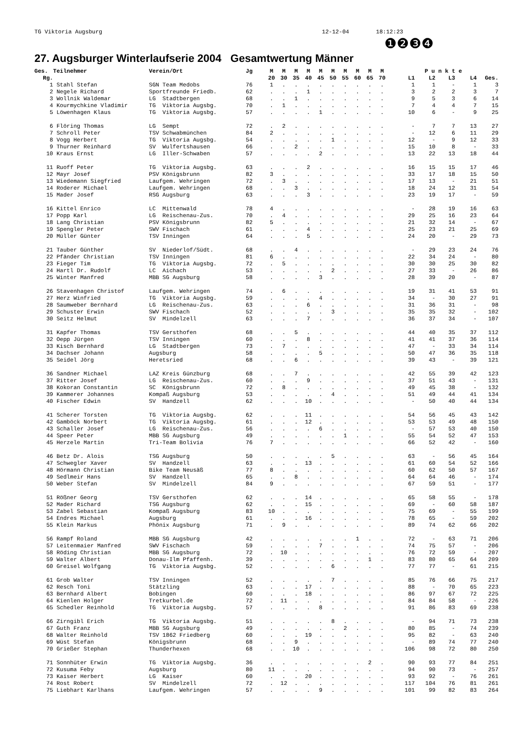TG Viktoria Augsburg 12-12-04 18:12:23
❶❷❸❹
27. Augsburger Winterlaufserie 2004 Gesamtwertung Männer
| Ges. | Teilnehmer | Verein/Ort | Jg | M | M | M | M | M | M | M | M | M | M | P u n k t e | | | | |
| --- | --- | --- | --- | --- | --- | --- | --- | --- | --- | --- | --- | --- | --- | --- | --- | --- | --- | --- |
| Rg. | | | | 20 | 30 | 35 | 40 | 45 | 50 | 55 | 60 | 65 | 70 | L1 | L2 | L3 | L4 | Ges. |
| 1 | Stahl Stefan | SGN Team Medobs | 76 | 1 | . | . | . | . | . | . | . | . | . | 1 | 1 | - | 1 | 3 |
| 2 | Negele Richard | Sportfreunde Friedb. | 62 | . | . | . | 1 | . | . | . | . | . | . | 3 | 2 | 2 | 3 | 7 |
| 3 | Wollnik Waldemar | LG Stadtbergen | 68 | . | . | 1 | . | . | . | . | . | . | . | 9 | 5 | 3 | 6 | 14 |
| 4 | Kourmychkine Vladimir | TG Viktoria Augsbg. | 70 | . | 1 | . | . | . | . | . | . | . | . | 7 | 4 | 4 | 7 | 15 |
| 5 | Löwenhagen Klaus | TG Viktoria Augsbg. | 57 | . | . | . | . | 1 | . | . | . | . | . | 10 | 6 | - | 9 | 25 |
| 6 | Flöring Thomas | LG Sempt | 72 | . | 2 | . | . | . | . | . | . | . | . | - | 7 | 7 | 13 | 27 |
| 7 | Schroll Peter | TSV Schwabmünchen | 84 | 2 | . | . | . | . | . | . | . | . | . | - | 12 | 6 | 11 | 29 |
| 8 | Vogg Herbert | TG Viktoria Augsbg. | 54 | . | . | . | . | . | 1 | . | . | . | . | 12 | - | 9 | 12 | 33 |
| 9 | Thurner Reinhard | SV Wulfertshausen | 66 | . | . | 2 | . | . | . | . | . | . | . | 15 | 10 | 8 | - | 33 |
| 10 | Kraus Ernst | LG Iller-Schwaben | 57 | . | . | . | . | 2 | . | . | . | . | . | 13 | 22 | 13 | 18 | 44 |
| 11 | Ruoff Peter | TG Viktoria Augsbg. | 63 | . | . | . | 2 | . | . | . | . | . | . | 16 | 15 | 15 | 17 | 46 |
| 12 | Mayr Josef | PSV Königsbrunn | 82 | 3 | . | . | . | . | . | . | . | . | . | 33 | 17 | 18 | 15 | 50 |
| 13 | Wiedemann Siegfried | Laufgem. Wehringen | 72 | . | 3 | . | . | . | . | . | . | . | . | 17 | 13 | - | 21 | 51 |
| 14 | Roderer Michael | Laufgem. Wehringen | 68 | . | . | 3 | . | . | . | . | . | . | . | 18 | 24 | 12 | 31 | 54 |
| 15 | Mader Josef | RSG Augsburg | 63 | . | . | . | 3 | . | . | . | . | . | . | 23 | 19 | 17 | - | 59 |
| 16 | Kittel Enrico | LC Mittenwald | 78 | 4 | . | . | . | . | . | . | . | . | . | - | 28 | 19 | 16 | 63 |
| 17 | Popp Karl | LG Reischenau-Zus. | 70 | . | 4 | . | . | . | . | . | . | . | . | 29 | 25 | 16 | 23 | 64 |
| 18 | Lang Christian | PSV Königsbrunn | 82 | 5 | . | . | . | . | . | . | . | . | . | 21 | 32 | 14 | - | 67 |
| 19 | Spengler Peter | SWV Fischach | 61 | . | . | . | 4 | . | . | . | . | . | . | 25 | 23 | 21 | 25 | 69 |
| 20 | Müller Günter | TSV Inningen | 64 | . | . | . | 5 | . | . | . | . | . | . | 24 | 20 | - | 29 | 73 |
| 21 | Tauber Günther | SV Niederlof/Südt. | 68 | . | . | 4 | . | . | . | . | . | . | . | - | 29 | 23 | 24 | 76 |
| 22 | Pfänder Christian | TSV Inningen | 81 | 6 | . | . | . | . | . | . | . | . | . | 22 | 34 | 24 | - | 80 |
| 23 | Fieger Tim | TG Viktoria Augsbg. | 72 | . | 5 | . | . | . | . | . | . | . | . | 30 | 30 | 25 | 30 | 82 |
| 24 | Hartl Dr. Rudolf | LC Aichach | 53 | . | . | . | . | . | 2 | . | . | . | . | 27 | 33 | - | 26 | 86 |
| 25 | Winter Manfred | MBB SG Augsburg | 58 | . | . | . | . | 3 | . | . | . | . | . | 28 | 39 | 20 | - | 87 |
| 26 | Stavenhagen Christof | Laufgem. Wehringen | 74 | . | 6 | . | . | . | . | . | . | . | . | 19 | 31 | 41 | 53 | 91 |
| 27 | Herz Winfried | TG Viktoria Augsbg. | 59 | . | . | . | . | 4 | . | . | . | . | . | 34 | - | 30 | 27 | 91 |
| 28 | Saumweber Bernhard | LG Reischenau-Zus. | 63 | . | . | . | 6 | . | . | . | . | . | . | 31 | 36 | 31 | - | 98 |
| 29 | Schuster Erwin | SWV Fischach | 52 | . | . | . | . | . | 3 | . | . | . | . | 35 | 35 | 32 | - | 102 |
| 30 | Seitz Helmut | SV Mindelzell | 63 | . | . | . | 7 | . | . | . | . | . | . | 36 | 37 | 34 | - | 107 |
| 31 | Kapfer Thomas | TSV Gersthofen | 68 | . | . | 5 | . | . | . | . | . | . | . | 44 | 40 | 35 | 37 | 112 |
| 32 | Oepp Jürgen | TSV Inningen | 60 | . | . | . | 8 | . | . | . | . | . | . | 41 | 41 | 37 | 36 | 114 |
| 33 | Kisch Bernhard | LG Stadtbergen | 73 | . | 7 | . | . | . | . | . | . | . | . | 47 | - | 33 | 34 | 114 |
| 34 | Dachser Johann | Augsburg | 58 | . | . | . | . | 5 | . | . | . | . | . | 50 | 47 | 36 | 35 | 118 |
| 35 | Seidel Jörg | Heretsried | 68 | . | . | 6 | . | . | . | . | . | . | . | 39 | 43 | - | 39 | 121 |
| 36 | Sandner Michael | LAZ Kreis Günzburg | 68 | . | . | 7 | . | . | . | . | . | . | . | 42 | 55 | 39 | 42 | 123 |
| 37 | Ritter Josef | LG Reischenau-Zus. | 60 | . | . | . | 9 | . | . | . | . | . | . | 37 | 51 | 43 | - | 131 |
| 38 | Kokoran Constantin | SC Königsbrunn | 72 | . | 8 | . | . | . | . | . | . | . | . | 49 | 45 | 38 | - | 132 |
| 39 | Kammerer Johannes | Kompaß Augsburg | 53 | . | . | . | . | . | 4 | . | . | . | . | 51 | 49 | 44 | 41 | 134 |
| 40 | Fischer Edwin | SV Handzell | 62 | . | . | . | 10 | . | . | . | . | . | . | - | 50 | 40 | 44 | 134 |
| 41 | Scherer Torsten | TG Viktoria Augsbg. | 62 | . | . | . | 11 | . | . | . | . | . | . | 54 | 56 | 45 | 43 | 142 |
| 42 | Gamböck Norbert | TG Viktoria Augsbg. | 61 | . | . | . | 12 | . | . | . | . | . | . | 53 | 53 | 49 | 48 | 150 |
| 43 | Schaller Josef | LG Reischenau-Zus. | 56 | . | . | . | . | 6 | . | . | . | . | . | - | 57 | 53 | 40 | 150 |
| 44 | Speer Peter | MBB SG Augsburg | 49 | . | . | . | . | . | . | 1 | . | . | . | 55 | 54 | 52 | 47 | 153 |
| 45 | Herzele Martin | Tri-Team Bolivia | 76 | 7 | . | . | . | . | . | . | . | . | . | 66 | 52 | 42 | - | 160 |
| 46 | Betz Dr. Alois | TSG Augsburg | 50 | . | . | . | . | . | 5 | . | . | . | . | 63 | - | 56 | 45 | 164 |
| 47 | Schwegler Xaver | SV Handzell | 63 | . | . | . | 13 | . | . | . | . | . | . | 61 | 60 | 54 | 52 | 166 |
| 48 | Hörmann Christian | Bike Team Neusäß | 77 | 8 | . | . | . | . | . | . | . | . | . | 60 | 62 | 50 | 57 | 167 |
| 49 | Sedlmeir Hans | SV Handzell | 65 | . | . | 8 | . | . | . | . | . | . | . | 64 | 64 | 46 | - | 174 |
| 50 | Weber Stefan | SV Mindelzell | 84 | 9 | . | . | . | . | . | . | . | . | . | 67 | 59 | 51 | - | 177 |
| 51 | Rößner Georg | TSV Gersthofen | 62 | . | . | . | 14 | . | . | . | . | . | . | 65 | 58 | 55 | - | 178 |
| 52 | Mader Richard | TSG Augsburg | 62 | . | . | . | 15 | . | . | . | . | . | . | 69 | - | 60 | 58 | 187 |
| 53 | Zabel Sebastian | Kompaß Augsburg | 83 | 10 | . | . | . | . | . | . | . | . | . | 75 | 69 | - | 55 | 199 |
| 54 | Endres Michael | Augsburg | 61 | . | . | . | 16 | . | . | . | . | . | . | 78 | 65 | - | 59 | 202 |
| 55 | Klein Markus | Phönix Augsburg | 71 | . | 9 | . | . | . | . | . | . | . | . | 89 | 74 | 62 | 66 | 202 |
| 56 | Rampf Roland | MBB SG Augsburg | 42 | . | . | . | . | . | . | . | 1 | . | . | 72 | - | 63 | 71 | 206 |
| 57 | Leitenmaier Manfred | SWV Fischach | 59 | . | . | . | . | 7 | . | . | . | . | . | 74 | 75 | 57 | - | 206 |
| 58 | Röding Christian | MBB SG Augsburg | 72 | . | 10 | . | . | . | . | . | . | . | . | 76 | 72 | 59 | - | 207 |
| 59 | Walter Albert | Donau-Ilm Pfaffenh. | 39 | . | . | . | . | . | . | . | . | 1 | . | 83 | 80 | 65 | 64 | 209 |
| 60 | Greisel Wolfgang | TG Viktoria Augsbg. | 52 | . | . | . | . | . | 6 | . | . | . | . | 77 | 77 | - | 61 | 215 |
| 61 | Grob Walter | TSV Inningen | 52 | . | . | . | . | . | 7 | . | . | . | . | 85 | 76 | 66 | 75 | 217 |
| 62 | Resch Toni | Stätzling | 63 | . | . | . | 17 | . | . | . | . | . | . | 88 | - | 70 | 65 | 223 |
| 63 | Bernhard Albert | Bobingen | 60 | . | . | . | 18 | . | . | . | . | . | . | 86 | 97 | 67 | 72 | 225 |
| 64 | Kienlen Holger | Tretkurbel.de | 72 | . | 11 | . | . | . | . | . | . | . | . | 84 | 84 | 58 | - | 226 |
| 65 | Schedler Reinhold | TG Viktoria Augsbg. | 57 | . | . | . | . | 8 | . | . | . | . | . | 91 | 86 | 83 | 69 | 238 |
| 66 | Zirngibl Erich | TG Viktoria Augsbg. | 51 | . | . | . | . | . | 8 | . | . | . | . | - | 94 | 71 | 73 | 238 |
| 67 | Guth Franz | MBB SG Augsburg | 49 | . | . | . | . | . | . | 2 | . | . | . | 80 | 85 | - | 74 | 239 |
| 68 | Walter Reinhold | TSV 1862 Friedberg | 60 | . | . | . | 19 | . | . | . | . | . | . | 95 | 82 | - | 63 | 240 |
| 69 | Wüst Stefan | Königsbrunn | 68 | . | . | 9 | . | . | . | . | . | . | . | - | 89 | 74 | 77 | 240 |
| 70 | Grießer Stephan | Thunderhexen | 68 | . | . | 10 | . | . | . | . | . | . | . | 106 | 98 | 72 | 80 | 250 |
| 71 | Sonnhüter Erwin | TG Viktoria Augsbg. | 36 | . | . | . | . | . | . | . | . | 2 | . | 90 | 93 | 77 | 84 | 251 |
| 72 | Kusuma Feby | Augsburg | 80 | 11 | . | . | . | . | . | . | . | . | . | 94 | 90 | 73 | - | 257 |
| 73 | Kaiser Herbert | LG Kaiser | 60 | . | . | . | 20 | . | . | . | . | . | . | 93 | 92 | - | 76 | 261 |
| 74 | Rost Robert | SV Mindelzell | 72 | . | 12 | . | . | . | . | . | . | . | . | 117 | 104 | 76 | 81 | 261 |
| 75 | Liebhart Karlhans | Laufgem. Wehringen | 57 | . | . | . | . | 9 | . | . | . | . | . | 101 | 99 | 82 | 83 | 264 |